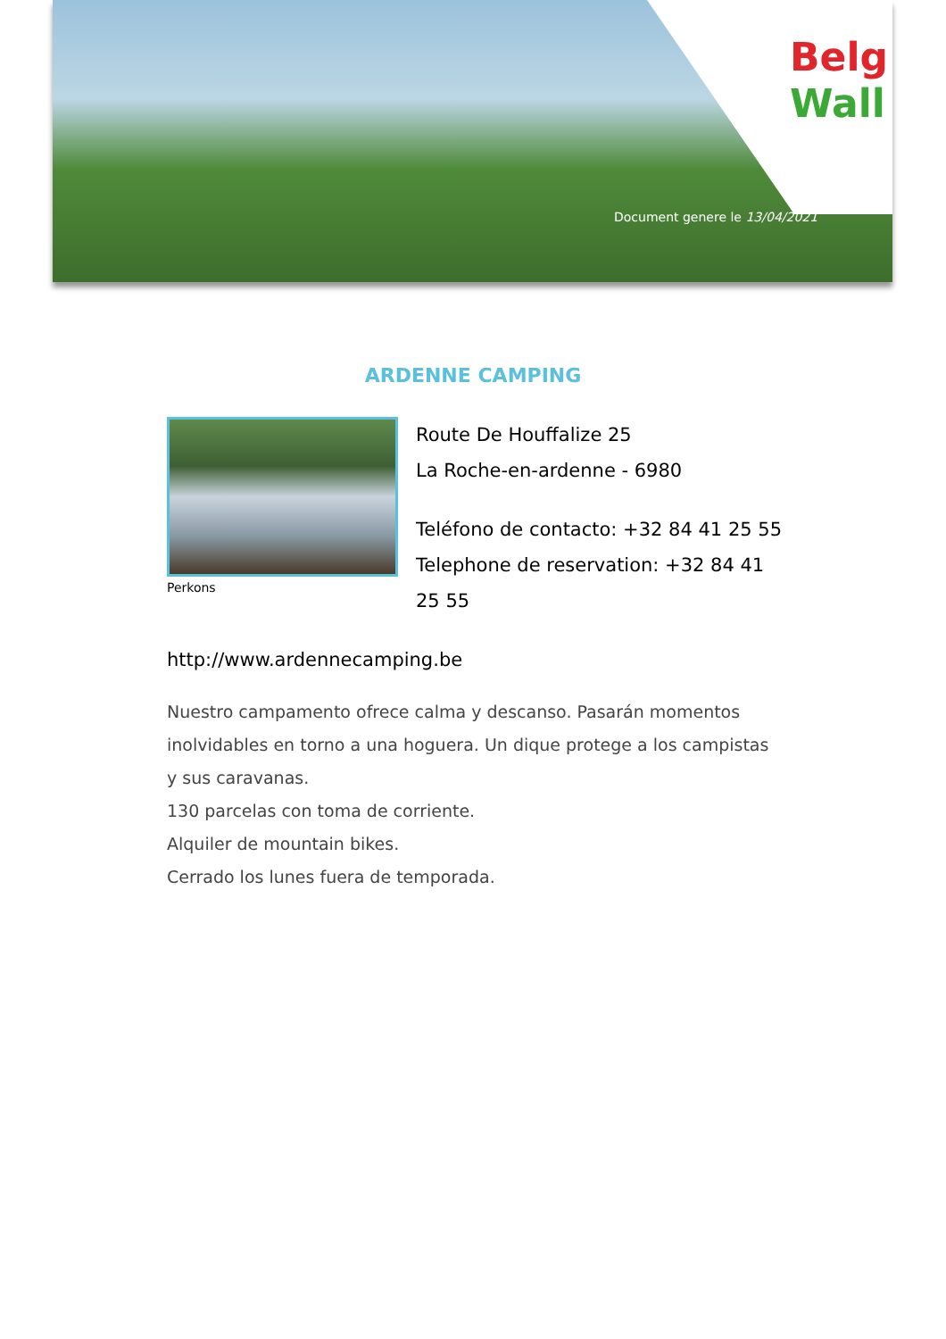Belg
Wall
Document genere le 13/04/2021
ARDENNE CAMPING
Perkons
Route De Houffalize 25
La Roche-en-ardenne - 6980
Teléfono de contacto: +32 84 41 25 55
Telephone de reservation: +32 84 41 25 55
http://www.ardennecamping.be
Nuestro campamento ofrece calma y descanso. Pasarán momentos inolvidables en torno a una hoguera. Un dique protege a los campistas y sus caravanas.
130 parcelas con toma de corriente.
Alquiler de mountain bikes.
Cerrado los lunes fuera de temporada.